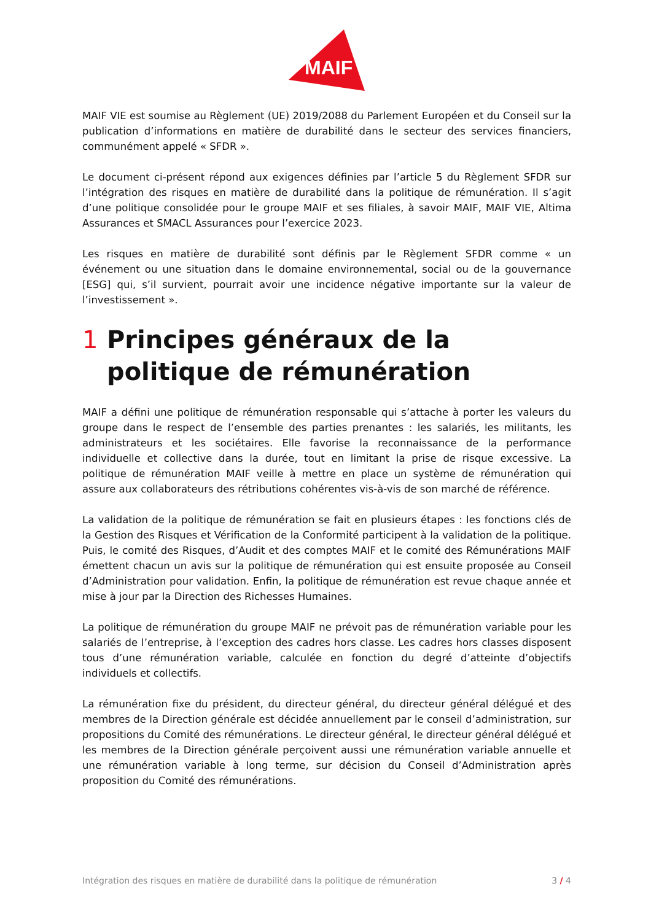MAIF
MAIF VIE est soumise au Règlement (UE) 2019/2088 du Parlement Européen et du Conseil sur la publication d’informations en matière de durabilité dans le secteur des services financiers, communément appelé « SFDR ».
Le document ci-présent répond aux exigences définies par l’article 5 du Règlement SFDR sur l’intégration des risques en matière de durabilité dans la politique de rémunération. Il s’agit d’une politique consolidée pour le groupe MAIF et ses filiales, à savoir MAIF, MAIF VIE, Altima Assurances et SMACL Assurances pour l’exercice 2023.
Les risques en matière de durabilité sont définis par le Règlement SFDR comme « un événement ou une situation dans le domaine environnemental, social ou de la gouvernance [ESG] qui, s’il survient, pourrait avoir une incidence négative importante sur la valeur de l’investissement ».
1 Principes généraux de la politique de rémunération
MAIF a défini une politique de rémunération responsable qui s’attache à porter les valeurs du groupe dans le respect de l’ensemble des parties prenantes : les salariés, les militants, les administrateurs et les sociétaires. Elle favorise la reconnaissance de la performance individuelle et collective dans la durée, tout en limitant la prise de risque excessive. La politique de rémunération MAIF veille à mettre en place un système de rémunération qui assure aux collaborateurs des rétributions cohérentes vis-à-vis de son marché de référence.
La validation de la politique de rémunération se fait en plusieurs étapes : les fonctions clés de la Gestion des Risques et Vérification de la Conformité participent à la validation de la politique. Puis, le comité des Risques, d’Audit et des comptes MAIF et le comité des Rémunérations MAIF émettent chacun un avis sur la politique de rémunération qui est ensuite proposée au Conseil d’Administration pour validation. Enfin, la politique de rémunération est revue chaque année et mise à jour par la Direction des Richesses Humaines.
La politique de rémunération du groupe MAIF ne prévoit pas de rémunération variable pour les salariés de l’entreprise, à l’exception des cadres hors classe. Les cadres hors classes disposent tous d’une rémunération variable, calculée en fonction du degré d’atteinte d’objectifs individuels et collectifs.
La rémunération fixe du président, du directeur général, du directeur général délégué et des membres de la Direction générale est décidée annuellement par le conseil d’administration, sur propositions du Comité des rémunérations. Le directeur général, le directeur général délégué et les membres de la Direction générale perçoivent aussi une rémunération variable annuelle et une rémunération variable à long terme, sur décision du Conseil d’Administration après proposition du Comité des rémunérations.
Intégration des risques en matière de durabilité dans la politique de rémunération 3 / 4